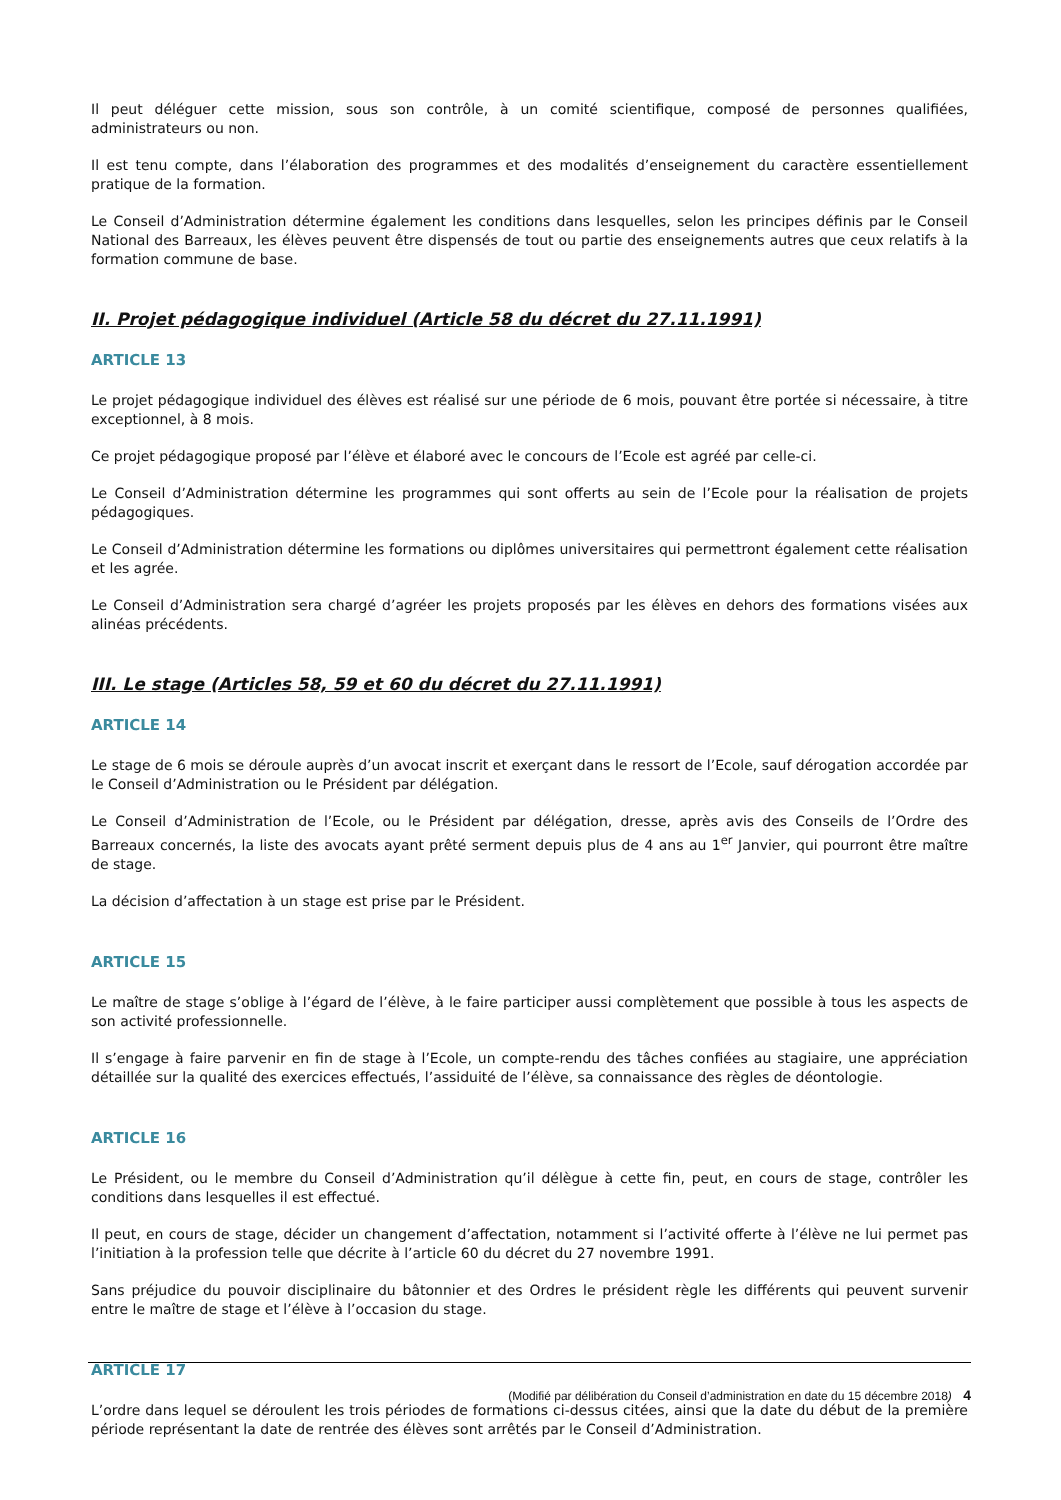Il peut déléguer cette mission, sous son contrôle, à un comité scientifique, composé de personnes qualifiées, administrateurs ou non.
Il est tenu compte, dans l’élaboration des programmes et des modalités d’enseignement du caractère essentiellement pratique de la formation.
Le Conseil d’Administration détermine également les conditions dans lesquelles, selon les principes définis par le Conseil National des Barreaux, les élèves peuvent être dispensés de tout ou partie des enseignements autres que ceux relatifs à la formation commune de base.
II. Projet pédagogique individuel (Article 58 du décret du 27.11.1991)
ARTICLE 13
Le projet pédagogique individuel des élèves est réalisé sur une période de 6 mois, pouvant être portée si nécessaire, à titre exceptionnel, à 8 mois.
Ce projet pédagogique proposé par l’élève et élaboré avec le concours de l’Ecole est agréé par celle-ci.
Le Conseil d’Administration détermine les programmes qui sont offerts au sein de l’Ecole pour la réalisation de projets pédagogiques.
Le Conseil d’Administration détermine les formations ou diplômes universitaires qui permettront également cette réalisation et les agrée.
Le Conseil d’Administration sera chargé d’agréer les projets proposés par les élèves en dehors des formations visées aux alinéas précédents.
III. Le stage (Articles 58, 59 et 60 du décret du 27.11.1991)
ARTICLE 14
Le stage de 6 mois se déroule auprès d’un avocat inscrit et exerçant dans le ressort de l’Ecole, sauf dérogation accordée par le Conseil d’Administration ou le Président par délégation.
Le Conseil d’Administration de l’Ecole, ou le Président par délégation, dresse, après avis des Conseils de l’Ordre des Barreaux concernés, la liste des avocats ayant prêté serment depuis plus de 4 ans au 1<sup>er</sup> Janvier, qui pourront être maître de stage.
La décision d’affectation à un stage est prise par le Président.
ARTICLE 15
Le maître de stage s’oblige à l’égard de l’élève, à le faire participer aussi complètement que possible à tous les aspects de son activité professionnelle.
Il s’engage à faire parvenir en fin de stage à l’Ecole, un compte-rendu des tâches confiées au stagiaire, une appréciation détaillée sur la qualité des exercices effectués, l’assiduité de l’élève, sa connaissance des règles de déontologie.
ARTICLE 16
Le Président, ou le membre du Conseil d’Administration qu’il délègue à cette fin, peut, en cours de stage, contrôler les conditions dans lesquelles il est effectué.
Il peut, en cours de stage, décider un changement d’affectation, notamment si l’activité offerte à l’élève ne lui permet pas l’initiation à la profession telle que décrite à l’article 60 du décret du 27 novembre 1991.
Sans préjudice du pouvoir disciplinaire du bâtonnier et des Ordres le président règle les différents qui peuvent survenir entre le maître de stage et l’élève à l’occasion du stage.
ARTICLE 17
L’ordre dans lequel se déroulent les trois périodes de formations ci-dessus citées, ainsi que la date du début de la première période représentant la date de rentrée des élèves sont arrêtés par le Conseil d’Administration.
(Modifié par délibération du Conseil d’administration en date du 15 décembre 2018) 4